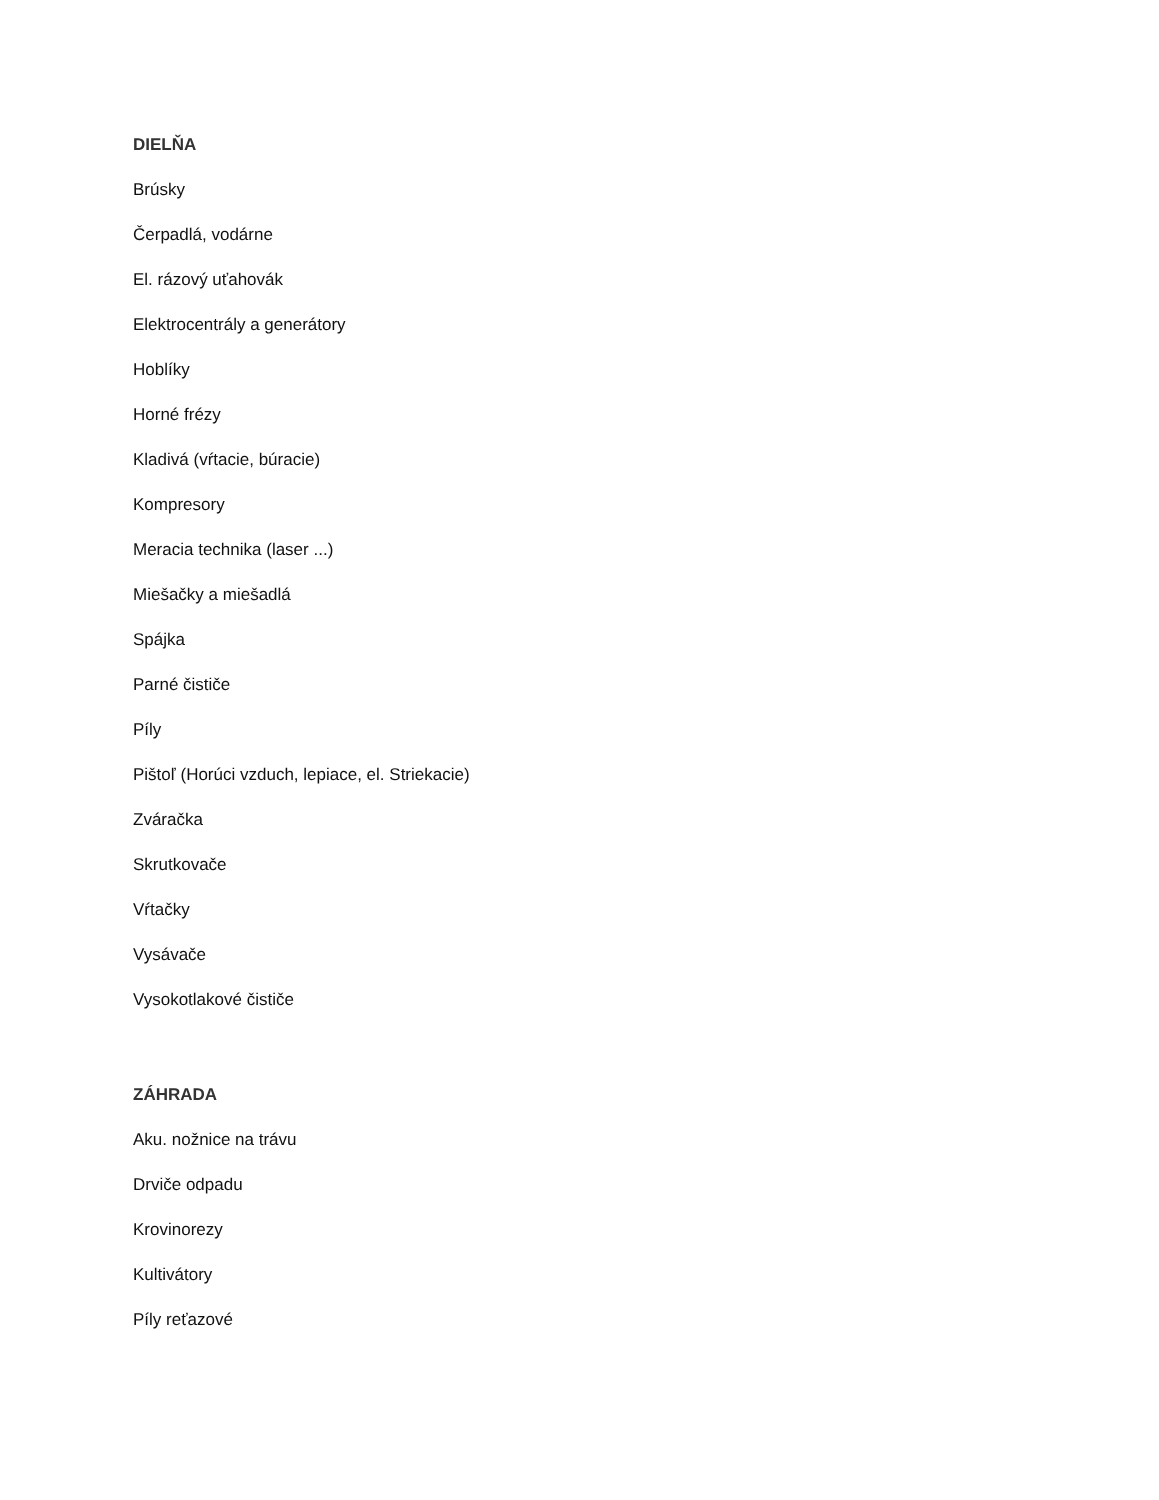DIELŇA
Brúsky
Čerpadlá, vodárne
El. rázový uťahovák
Elektrocentrály a generátory
Hoblíky
Horné frézy
Kladivá (vŕtacie, búracie)
Kompresory
Meracia technika (laser ...)
Miešačky a miešadlá
Spájka
Parné čističe
Píly
Pištoľ (Horúci vzduch, lepiace, el. Striekacie)
Zváračka
Skrutkovače
Vŕtačky
Vysávače
Vysokotlakové čističe
ZÁHRADA
Aku. nožnice na trávu
Drviče odpadu
Krovinorezy
Kultivátory
Píly reťazové